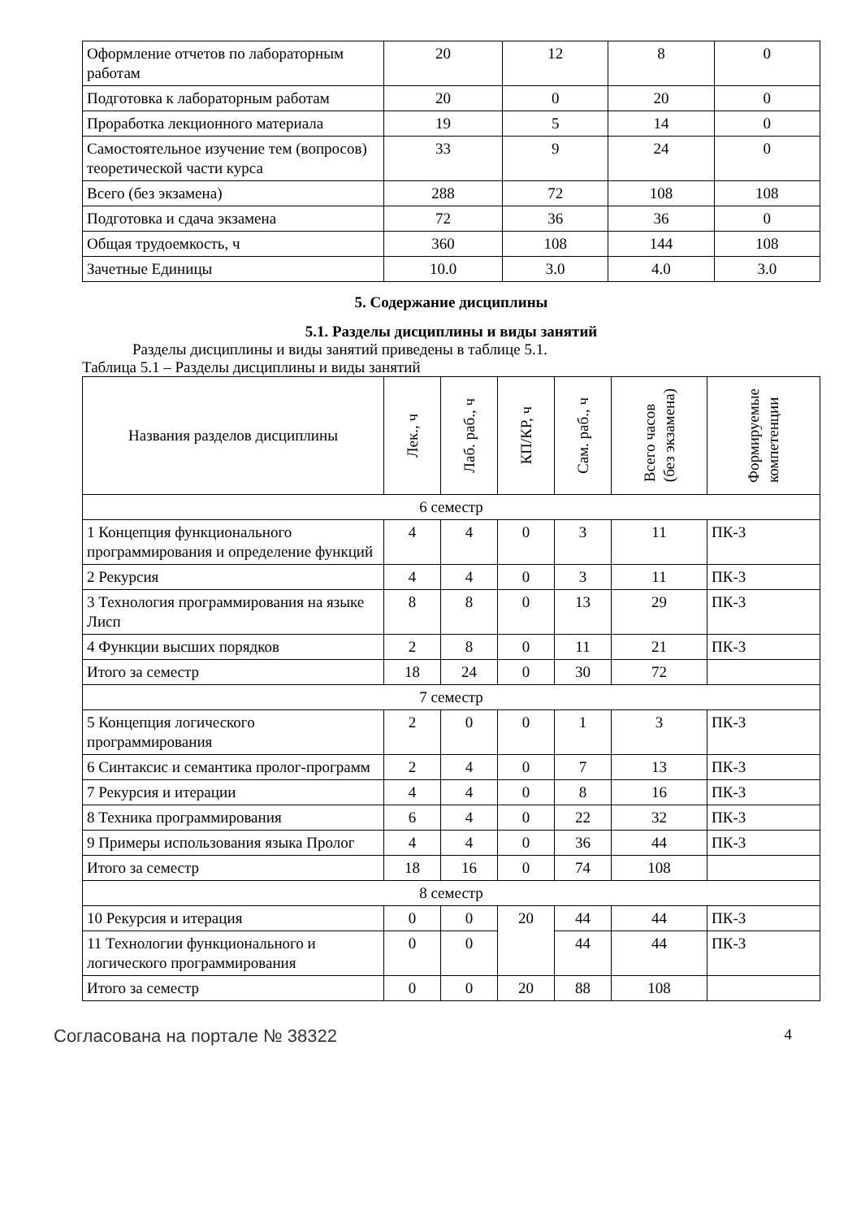| Оформление отчетов по лабораторным работам | 20 | 12 | 8 | 0 |
| Подготовка к лабораторным работам | 20 | 0 | 20 | 0 |
| Проработка лекционного материала | 19 | 5 | 14 | 0 |
| Самостоятельное изучение тем (вопросов) теоретической части курса | 33 | 9 | 24 | 0 |
| Всего (без экзамена) | 288 | 72 | 108 | 108 |
| Подготовка и сдача экзамена | 72 | 36 | 36 | 0 |
| Общая трудоемкость, ч | 360 | 108 | 144 | 108 |
| Зачетные Единицы | 10.0 | 3.0 | 4.0 | 3.0 |
5. Содержание дисциплины
5.1. Разделы дисциплины и виды занятий
Разделы дисциплины и виды занятий приведены в таблице 5.1.
Таблица 5.1 – Разделы дисциплины и виды занятий
| Названия разделов дисциплины | Лек., ч | Лаб. раб., ч | КП/КР, ч | Сам. раб., ч | Всего часов (без экзамена) | Формируемые компетенции |
| --- | --- | --- | --- | --- | --- | --- |
| 6 семестр | | | | | | |
| 1 Концепция функционального программирования и определение функций | 4 | 4 | 0 | 3 | 11 | ПК-3 |
| 2 Рекурсия | 4 | 4 | 0 | 3 | 11 | ПК-3 |
| 3 Технология программирования на языке Лисп | 8 | 8 | 0 | 13 | 29 | ПК-3 |
| 4 Функции высших порядков | 2 | 8 | 0 | 11 | 21 | ПК-3 |
| Итого за семестр | 18 | 24 | 0 | 30 | 72 | |
| 7 семестр | | | | | | |
| 5 Концепция логического программирования | 2 | 0 | 0 | 1 | 3 | ПК-3 |
| 6 Синтаксис и семантика пролог-программ | 2 | 4 | 0 | 7 | 13 | ПК-3 |
| 7 Рекурсия и итерации | 4 | 4 | 0 | 8 | 16 | ПК-3 |
| 8 Техника программирования | 6 | 4 | 0 | 22 | 32 | ПК-3 |
| 9 Примеры использования языка Пролог | 4 | 4 | 0 | 36 | 44 | ПК-3 |
| Итого за семестр | 18 | 16 | 0 | 74 | 108 | |
| 8 семестр | | | | | | |
| 10 Рекурсия и итерация | 0 | 0 | 20 | 44 | 44 | ПК-3 |
| 11 Технологии функционального и логического программирования | 0 | 0 | | 44 | 44 | ПК-3 |
| Итого за семестр | 0 | 0 | 20 | 88 | 108 | |
Согласована на портале № 38322 4